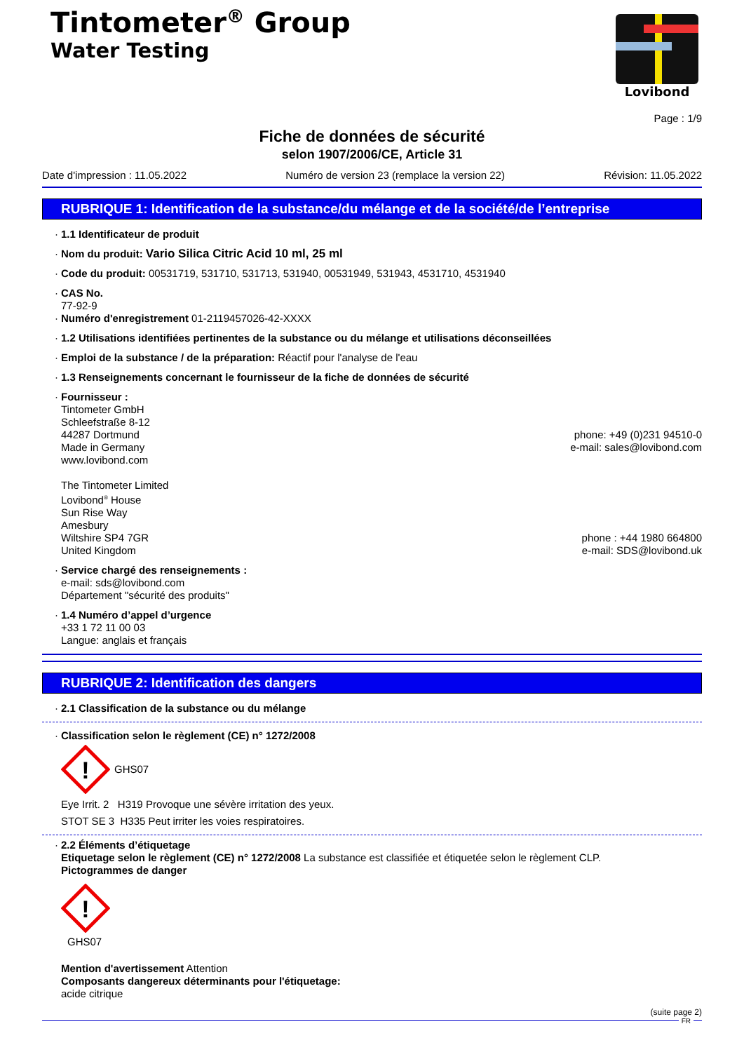Tintometer<sup>®</sup> Group
Water Testing
Lovibond
Page : 1/9
Fiche de données de sécurité
selon 1907/2006/CE, Article 31
Date d'impression : 11.05.2022 Numéro de version 23 (remplace la version 22) Révision: 11.05.2022
RUBRIQUE 1: Identification de la substance/du mélange et de la société/de l’entreprise
· 1.1 Identificateur de produit
· Nom du produit: Vario Silica Citric Acid 10 ml, 25 ml
· Code du produit: 00531719, 531710, 531713, 531940, 00531949, 531943, 4531710, 4531940
· CAS No.
77-92-9
· Numéro d'enregistrement 01-2119457026-42-XXXX
· 1.2 Utilisations identifiées pertinentes de la substance ou du mélange et utilisations déconseillées
· Emploi de la substance / de la préparation: Réactif pour l'analyse de l'eau
· 1.3 Renseignements concernant le fournisseur de la fiche de données de sécurité
· Fournisseur :
Tintometer GmbH
Schleefstraße 8-12
44287 Dortmund
Made in Germany
www.lovibond.com
phone: +49 (0)231 94510-0
e-mail: sales@lovibond.com
The Tintometer Limited
Lovibond<sup>®</sup> House
Sun Rise Way
Amesbury
Wiltshire SP4 7GR
United Kingdom
phone : +44 1980 664800
e-mail: SDS@lovibond.uk
· Service chargé des renseignements :
e-mail: sds@lovibond.com
Département "sécurité des produits"
· 1.4 Numéro d’appel d’urgence
+33 1 72 11 00 03
Langue: anglais et français
RUBRIQUE 2: Identification des dangers
· 2.1 Classification de la substance ou du mélange
· Classification selon le règlement (CE) n° 1272/2008
!
GHS07
Eye Irrit. 2 H319 Provoque une sévère irritation des yeux.
STOT SE 3 H335 Peut irriter les voies respiratoires.
· 2.2 Éléments d’étiquetage
Etiquetage selon le règlement (CE) n° 1272/2008 La substance est classifiée et étiquetée selon le règlement CLP.
Pictogrammes de danger
!
GHS07
Mention d'avertissement Attention
Composants dangereux déterminants pour l'étiquetage:
acide citrique
(suite page 2)
FR